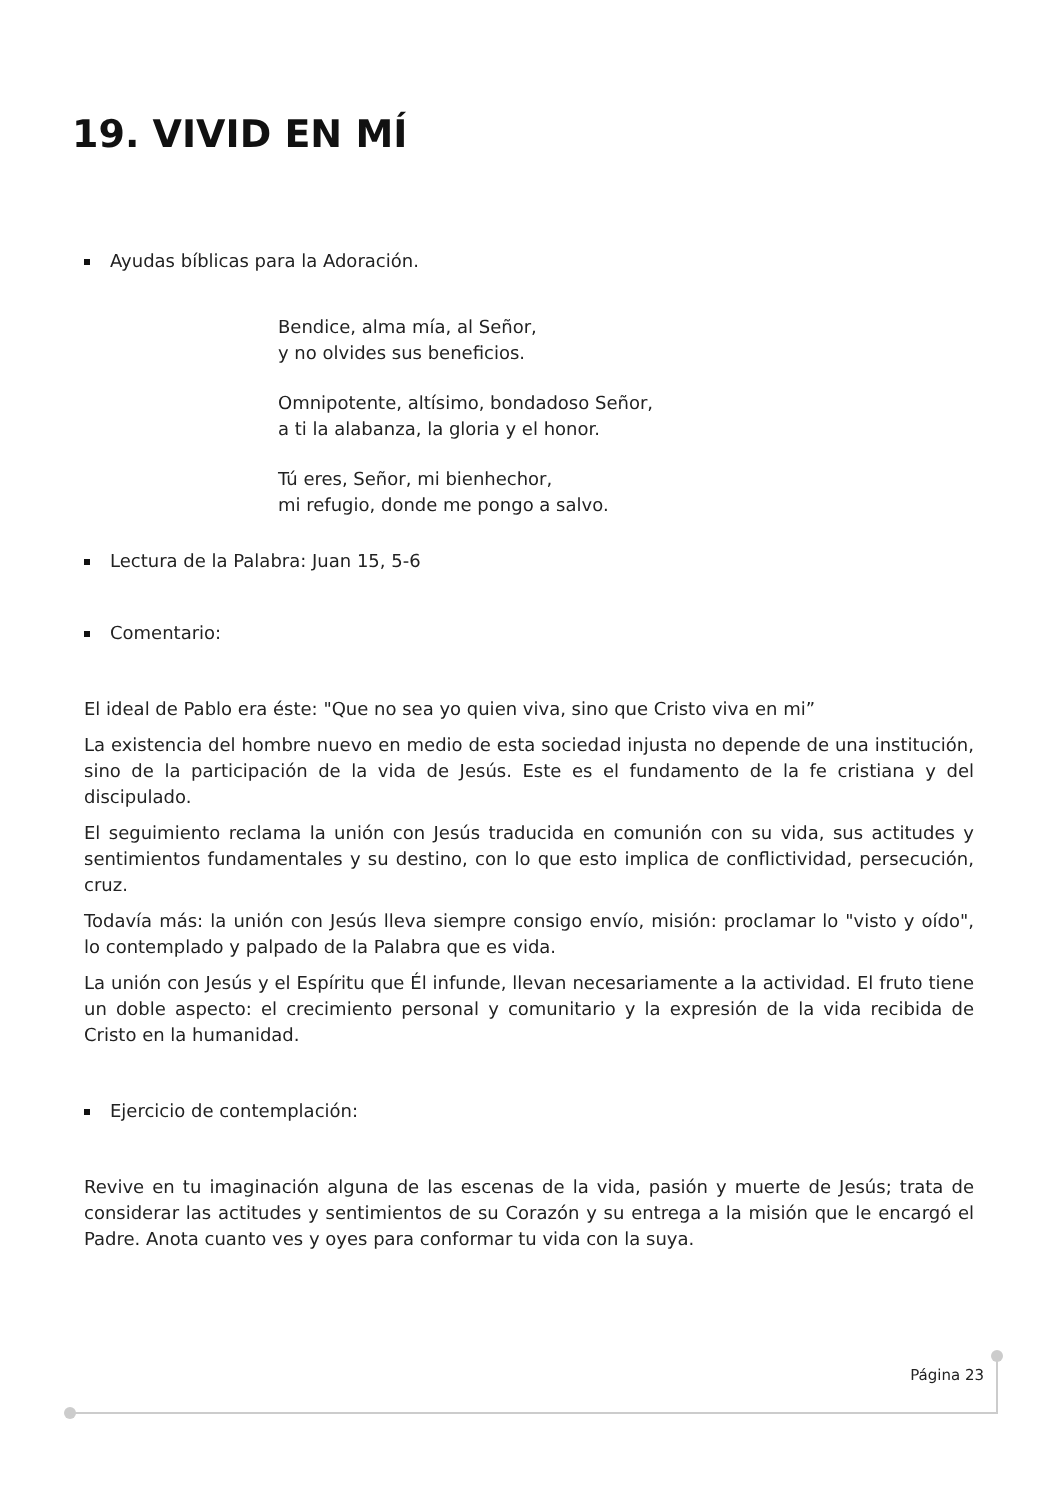19. VIVID EN MÍ
Ayudas bíblicas para la Adoración.
Bendice, alma mía, al Señor,
y no olvides sus beneficios.
Omnipotente, altísimo, bondadoso Señor,
a ti la alabanza, la gloria y el honor.
Tú eres, Señor, mi bienhechor,
mi refugio, donde me pongo a salvo.
Lectura de la Palabra: Juan 15, 5-6
Comentario:
El ideal de Pablo era éste: "Que no sea yo quien viva, sino que Cristo viva en mi”
La existencia del hombre nuevo en medio de esta sociedad injusta no depende de una institución, sino de la participación de la vida de Jesús. Este es el fundamento de la fe cristiana y del discipulado.
El seguimiento reclama la unión con Jesús traducida en comunión con su vida, sus actitudes y sentimientos fundamentales y su destino, con lo que esto implica de conflictividad, persecución, cruz.
Todavía más: la unión con Jesús lleva siempre consigo envío, misión: proclamar lo "visto y oído", lo contemplado y palpado de la Palabra que es vida.
La unión con Jesús y el Espíritu que Él infunde, llevan necesariamente a la actividad. El fruto tiene un doble aspecto: el crecimiento personal y comunitario y la expresión de la vida recibida de Cristo en la humanidad.
Ejercicio de contemplación:
Revive en tu imaginación alguna de las escenas de la vida, pasión y muerte de Jesús; trata de considerar las actitudes y sentimientos de su Corazón y su entrega a la misión que le encargó el Padre. Anota cuanto ves y oyes para conformar tu vida con la suya.
Página 23